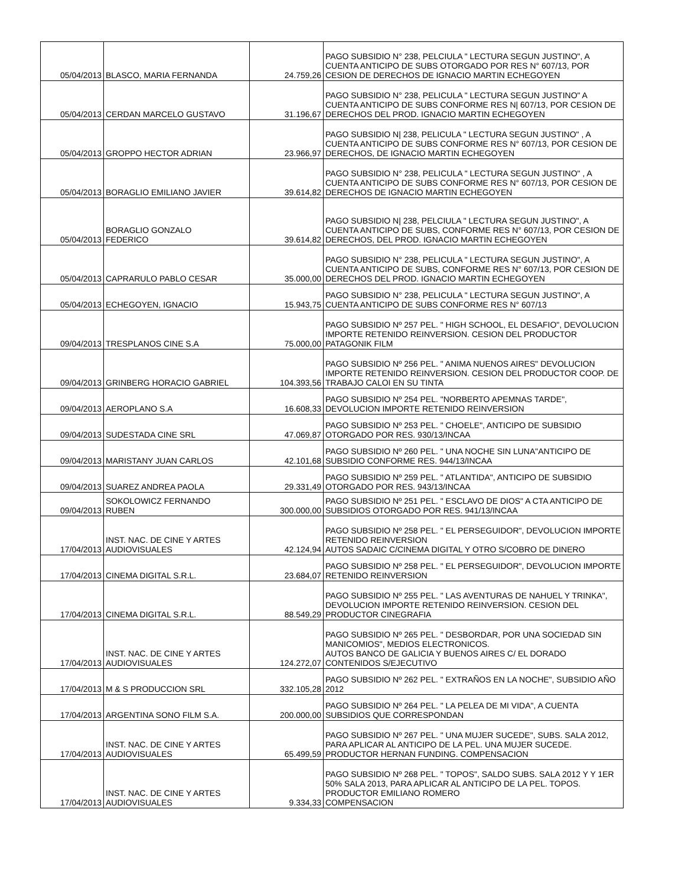| 05/04/2013 | BLASCO, MARIA FERNANDA | 24.759,26 | PAGO SUBSIDIO N° 238, PELCIULA " LECTURA SEGUN JUSTINO", A CUENTA ANTICIPO DE SUBS OTORGADO POR RES N° 607/13, POR CESION DE DERECHOS DE IGNACIO MARTIN ECHEGOYEN |
| 05/04/2013 | CERDAN MARCELO GUSTAVO | 31.196,67 | PAGO SUBSIDIO N° 238, PELICULA " LECTURA SEGUN JUSTINO" A CUENTA ANTICIPO DE SUBS CONFORME RES N/ 607/13, POR CESION DE DERECHOS DEL PROD. IGNACIO MARTIN ECHEGOYEN |
| 05/04/2013 | GROPPO HECTOR ADRIAN | 23.966,97 | PAGO SUBSIDIO N/ 238, PELICULA " LECTURA SEGUN JUSTINO" , A CUENTA ANTICIPO DE SUBS CONFORME RES N° 607/13, POR CESION DE DERECHOS, DE IGNACIO MARTIN ECHEGOYEN |
| 05/04/2013 | BORAGLIO EMILIANO JAVIER | 39.614,82 | PAGO SUBSIDIO N° 238, PELICULA " LECTURA SEGUN JUSTINO" , A CUENTA ANTICIPO DE SUBS CONFORME RES N° 607/13, POR CESION DE DERECHOS DE IGNACIO MARTIN ECHEGOYEN |
| 05/04/2013 | BORAGLIO GONZALO FEDERICO | 39.614,82 | PAGO SUBSIDIO N/ 238, PELCIULA " LECTURA SEGUN JUSTINO", A CUENTA ANTICIPO DE SUBS, CONFORME RES N° 607/13, POR CESION DE DERECHOS, DEL PROD. IGNACIO MARTIN ECHEGOYEN |
| 05/04/2013 | CAPRARULO PABLO CESAR | 35.000,00 | PAGO SUBSIDIO N° 238, PELICULA " LECTURA SEGUN JUSTINO", A CUENTA ANTICIPO DE SUBS, CONFORME RES N° 607/13, POR CESION DE DERECHOS DEL PROD. IGNACIO MARTIN ECHEGOYEN |
| 05/04/2013 | ECHEGOYEN, IGNACIO | 15.943,75 | PAGO SUBSIDIO N° 238, PELICULA " LECTURA SEGUN JUSTINO", A CUENTA ANTICIPO DE SUBS CONFORME RES N° 607/13 |
| 09/04/2013 | TRESPLANOS CINE S.A | 75.000,00 | PAGO SUBSIDIO Nº 257 PEL. " HIGH SCHOOL, EL DESAFIO", DEVOLUCION IMPORTE RETENIDO REINVERSION. CESION DEL PRODUCTOR PATAGONIK FILM |
| 09/04/2013 | GRINBERG HORACIO GABRIEL | 104.393,56 | PAGO SUBSIDIO Nº 256 PEL. " ANIMA NUENOS AIRES" DEVOLUCION IMPORTE RETENIDO REINVERSION. CESION DEL PRODUCTOR COOP. DE TRABAJO CALOI EN SU TINTA |
| 09/04/2013 | AEROPLANO S.A | 16.608,33 | PAGO SUBSIDIO Nº 254 PEL. "NORBERTO APEMNAS TARDE", DEVOLUCION IMPORTE RETENIDO REINVERSION |
| 09/04/2013 | SUDESTADA CINE SRL | 47.069,87 | PAGO SUBSIDIO Nº 253 PEL. " CHOELE", ANTICIPO DE SUBSIDIO OTORGADO POR RES. 930/13/INCAA |
| 09/04/2013 | MARISTANY JUAN CARLOS | 42.101,68 | PAGO SUBSIDIO Nº 260 PEL. " UNA NOCHE SIN LUNA"ANTICIPO DE SUBSIDIO CONFORME RES. 944/13/INCAA |
| 09/04/2013 | SUAREZ ANDREA PAOLA | 29.331,49 | PAGO SUBSIDIO Nº 259 PEL. " ATLANTIDA", ANTICIPO DE SUBSIDIO OTORGADO POR RES. 943/13/INCAA |
| 09/04/2013 | SOKOLOWICZ FERNANDO RUBEN | 300.000,00 | PAGO SUBSIDIO Nº 251 PEL. " ESCLAVO DE DIOS" A CTA ANTICIPO DE SUBSIDIOS OTORGADO POR RES. 941/13/INCAA |
| 17/04/2013 | INST. NAC. DE CINE Y ARTES AUDIOVISUALES | 42.124,94 | PAGO SUBSIDIO Nº 258 PEL. " EL PERSEGUIDOR", DEVOLUCION IMPORTE RETENIDO REINVERSION AUTOS SADAIC C/CINEMA DIGITAL Y OTRO S/COBRO DE DINERO |
| 17/04/2013 | CINEMA DIGITAL S.R.L. | 23.684,07 | PAGO SUBSIDIO Nº 258 PEL. " EL PERSEGUIDOR", DEVOLUCION IMPORTE RETENIDO REINVERSION |
| 17/04/2013 | CINEMA DIGITAL S.R.L. | 88.549,29 | PAGO SUBSIDIO Nº 255 PEL. " LAS AVENTURAS DE NAHUEL Y TRINKA", DEVOLUCION IMPORTE RETENIDO REINVERSION. CESION DEL PRODUCTOR CINEGRAFIA |
| 17/04/2013 | INST. NAC. DE CINE Y ARTES AUDIOVISUALES | 124.272,07 | PAGO SUBSIDIO Nº 265 PEL. " DESBORDAR, POR UNA SOCIEDAD SIN MANICOMIOS", MEDIOS ELECTRONICOS. AUTOS BANCO DE GALICIA Y BUENOS AIRES C/ EL DORADO CONTENIDOS S/EJECUTIVO |
| 17/04/2013 | M & S PRODUCCION SRL | 332.105,28 | PAGO SUBSIDIO Nº 262 PEL. " EXTRAÑOS EN LA NOCHE", SUBSIDIO AÑO 2012 |
| 17/04/2013 | ARGENTINA SONO FILM S.A. | 200.000,00 | PAGO SUBSIDIO Nº 264 PEL. " LA PELEA DE MI VIDA", A CUENTA SUBSIDIOS QUE CORRESPONDAN |
| 17/04/2013 | INST. NAC. DE CINE Y ARTES AUDIOVISUALES | 65.499,59 | PAGO SUBSIDIO Nº 267 PEL. " UNA MUJER SUCEDE", SUBS. SALA 2012, PARA APLICAR AL ANTICIPO DE LA PEL. UNA MUJER SUCEDE. PRODUCTOR HERNAN FUNDING. COMPENSACION |
| 17/04/2013 | INST. NAC. DE CINE Y ARTES AUDIOVISUALES | 9.334,33 | PAGO SUBSIDIO Nº 268 PEL. " TOPOS", SALDO SUBS. SALA 2012 Y Y 1ER 50% SALA 2013, PARA APLICAR AL ANTICIPO DE LA PEL. TOPOS. PRODUCTOR EMILIANO ROMERO COMPENSACION |